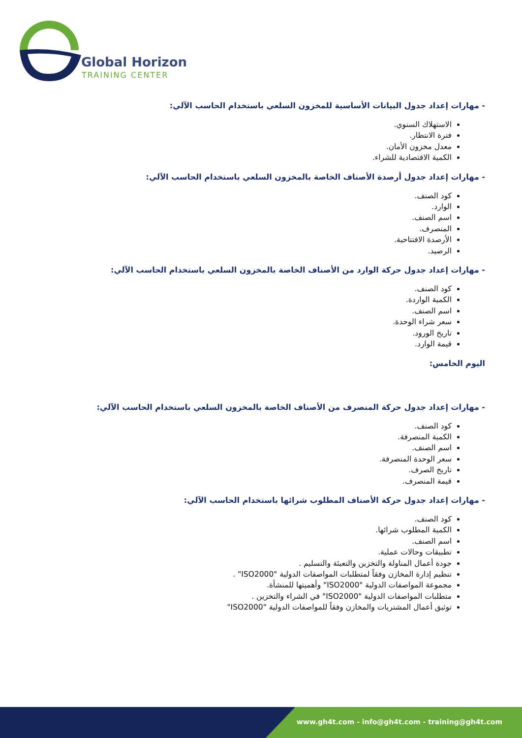Global Horizon
TRAINING CENTER
- مهارات إعداد جدول البيانات الأساسية للمخزون السلعي باستخدام الحاسب الآلي:
الاستهلاك السنوي.
فترة الانتظار.
معدل مخزون الأمان.
الكمية الاقتصادية للشراء.
- مهارات إعداد جدول أرصدة الأصناف الخاصة بالمخزون السلعي باستخدام الحاسب الآلي:
كود الصنف.
الوارد.
اسم الصنف.
المنصرف.
الأرصدة الافتتاحية.
الرصيد.
- مهارات إعداد جدول حركة الوارد من الأصناف الخاصة بالمخزون السلعي باستخدام الحاسب الآلي:
كود الصنف.
الكمية الواردة.
اسم الصنف.
سعر شراء الوحدة.
تاريخ الورود.
قيمة الوارد.
اليوم الخامس:
- مهارات إعداد جدول حركة المنصرف من الأصناف الخاصة بالمخزون السلعي باستخدام الحاسب الآلي:
كود الصنف.
الكمية المنصرفة.
اسم الصنف.
سعر الوحدة المنصرفة.
تاريخ الصرف.
قيمة المنصرف.
- مهارات إعداد جدول حركة الأصناف المطلوب شرائها باستخدام الحاسب الآلي:
كود الصنف.
الكمية المطلوب شرائها.
اسم الصنف.
تطبيقات وحالات عملية.
جودة أعمال المناولة والتخزين والتعبئة والتسليم .
تنظيم إدارة المخازن وفقاً لمتطلبات المواصفات الدولية "ISO2000" .
مجموعة المواصفات الدولية "ISO2000" وأهميتها للمنشأة.
متطلبات المواصفات الدولية "ISO2000" في الشراء والتخزين .
توثيق أعمال المشتريات والمخازن وفقاً للمواصفات الدولية "ISO2000"
www.gh4t.com - info@gh4t.com - training@gh4t.com